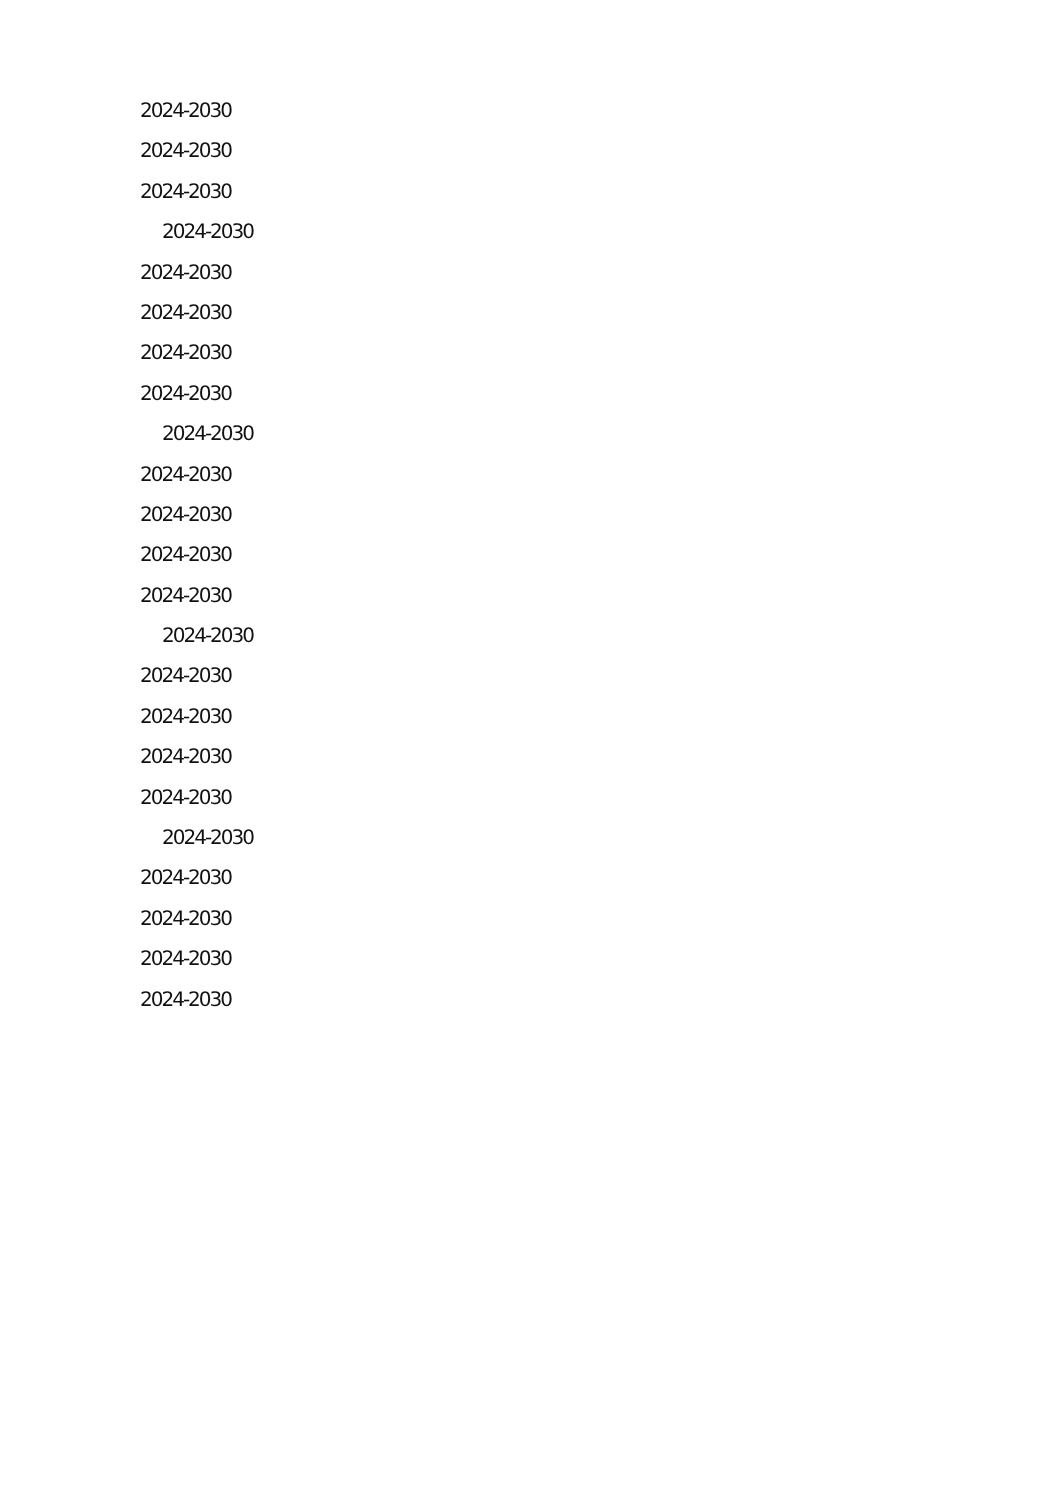2024-2030
2024-2030
2024-2030
2024-2030
2024-2030
2024-2030
2024-2030
2024-2030
2024-2030
2024-2030
2024-2030
2024-2030
2024-2030
2024-2030
2024-2030
2024-2030
2024-2030
2024-2030
2024-2030
2024-2030
2024-2030
2024-2030
2024-2030